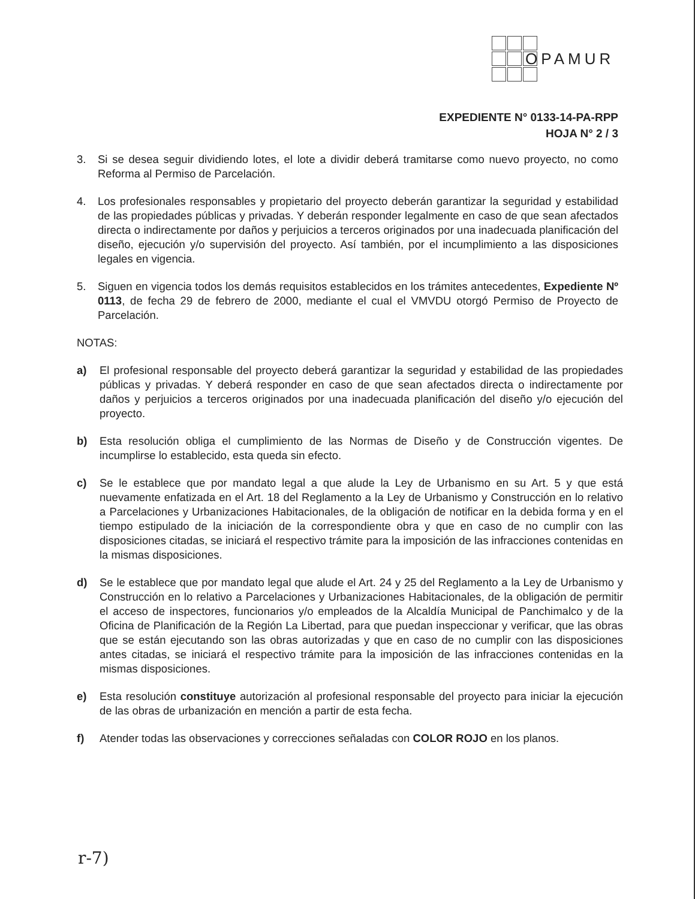OPAMUR
EXPEDIENTE N° 0133-14-PA-RPP
HOJA N° 2 / 3
3. Si se desea seguir dividiendo lotes, el lote a dividir deberá tramitarse como nuevo proyecto, no como Reforma al Permiso de Parcelación.
4. Los profesionales responsables y propietario del proyecto deberán garantizar la seguridad y estabilidad de las propiedades públicas y privadas. Y deberán responder legalmente en caso de que sean afectados directa o indirectamente por daños y perjuicios a terceros originados por una inadecuada planificación del diseño, ejecución y/o supervisión del proyecto. Así también, por el incumplimiento a las disposiciones legales en vigencia.
5. Siguen en vigencia todos los demás requisitos establecidos en los trámites antecedentes, Expediente Nº 0113, de fecha 29 de febrero de 2000, mediante el cual el VMVDU otorgó Permiso de Proyecto de Parcelación.
NOTAS:
a) El profesional responsable del proyecto deberá garantizar la seguridad y estabilidad de las propiedades públicas y privadas. Y deberá responder en caso de que sean afectados directa o indirectamente por daños y perjuicios a terceros originados por una inadecuada planificación del diseño y/o ejecución del proyecto.
b) Esta resolución obliga el cumplimiento de las Normas de Diseño y de Construcción vigentes. De incumplirse lo establecido, esta queda sin efecto.
c) Se le establece que por mandato legal a que alude la Ley de Urbanismo en su Art. 5 y que está nuevamente enfatizada en el Art. 18 del Reglamento a la Ley de Urbanismo y Construcción en lo relativo a Parcelaciones y Urbanizaciones Habitacionales, de la obligación de notificar en la debida forma y en el tiempo estipulado de la iniciación de la correspondiente obra y que en caso de no cumplir con las disposiciones citadas, se iniciará el respectivo trámite para la imposición de las infracciones contenidas en la mismas disposiciones.
d) Se le establece que por mandato legal que alude el Art. 24 y 25 del Reglamento a la Ley de Urbanismo y Construcción en lo relativo a Parcelaciones y Urbanizaciones Habitacionales, de la obligación de permitir el acceso de inspectores, funcionarios y/o empleados de la Alcaldía Municipal de Panchimalco y de la Oficina de Planificación de la Región La Libertad, para que puedan inspeccionar y verificar, que las obras que se están ejecutando son las obras autorizadas y que en caso de no cumplir con las disposiciones antes citadas, se iniciará el respectivo trámite para la imposición de las infracciones contenidas en la mismas disposiciones.
e) Esta resolución constituye autorización al profesional responsable del proyecto para iniciar la ejecución de las obras de urbanización en mención a partir de esta fecha.
f) Atender todas las observaciones y correcciones señaladas con COLOR ROJO en los planos.
r-7)